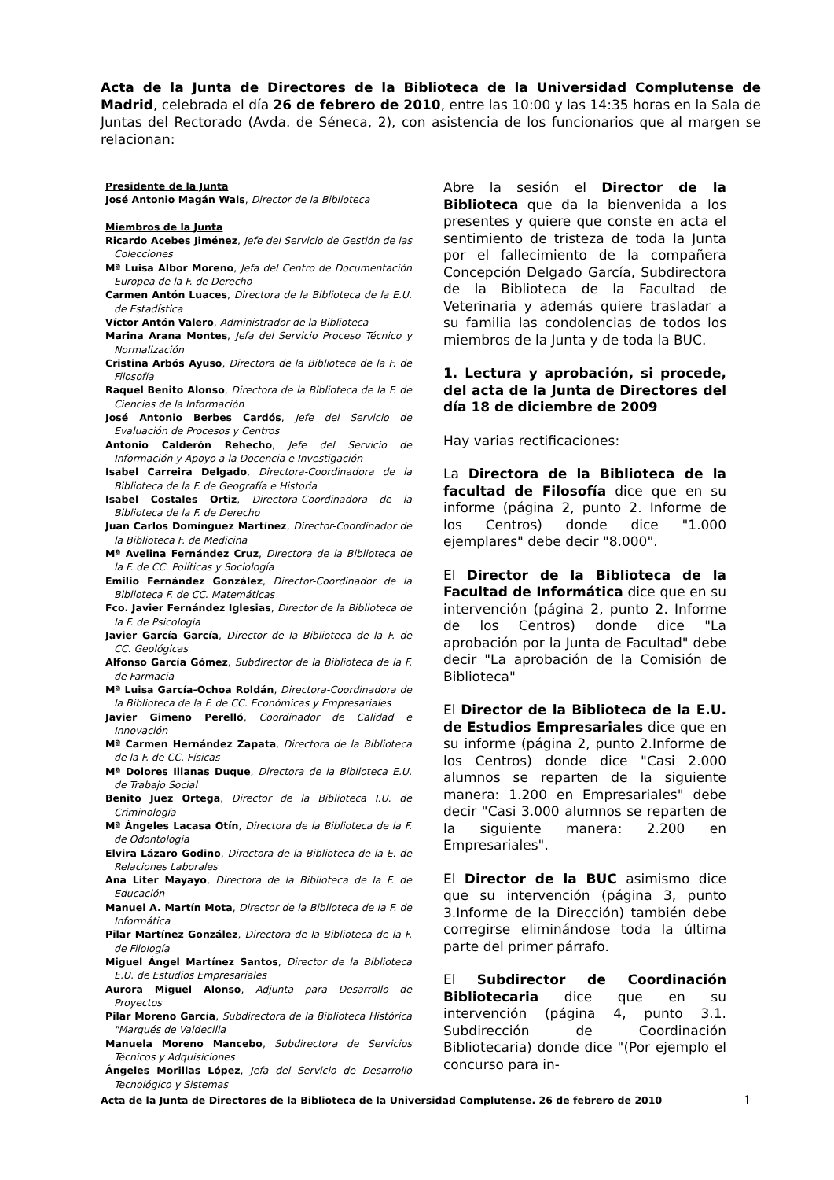Acta de la Junta de Directores de la Biblioteca de la Universidad Complutense de Madrid, celebrada el día 26 de febrero de 2010, entre las 10:00 y las 14:35 horas en la Sala de Juntas del Rectorado (Avda. de Séneca, 2), con asistencia de los funcionarios que al margen se relacionan:
Presidente de la Junta
José Antonio Magán Wals, Director de la Biblioteca
Miembros de la Junta
Ricardo Acebes Jiménez, Jefe del Servicio de Gestión de las Colecciones
Mª Luisa Albor Moreno, Jefa del Centro de Documentación Europea de la F. de Derecho
Carmen Antón Luaces, Directora de la Biblioteca de la E.U. de Estadística
Víctor Antón Valero, Administrador de la Biblioteca
Marina Arana Montes, Jefa del Servicio Proceso Técnico y Normalización
Cristina Arbós Ayuso, Directora de la Biblioteca de la F. de Filosofía
Raquel Benito Alonso, Directora de la Biblioteca de la F. de Ciencias de la Información
José Antonio Berbes Cardós, Jefe del Servicio de Evaluación de Procesos y Centros
Antonio Calderón Rehecho, Jefe del Servicio de Información y Apoyo a la Docencia e Investigación
Isabel Carreira Delgado, Directora-Coordinadora de la Biblioteca de la F. de Geografía e Historia
Isabel Costales Ortiz, Directora-Coordinadora de la Biblioteca de la F. de Derecho
Juan Carlos Domínguez Martínez, Director-Coordinador de la Biblioteca F. de Medicina
Mª Avelina Fernández Cruz, Directora de la Biblioteca de la F. de CC. Políticas y Sociología
Emilio Fernández González, Director-Coordinador de la Biblioteca F. de CC. Matemáticas
Fco. Javier Fernández Iglesias, Director de la Biblioteca de la F. de Psicología
Javier García García, Director de la Biblioteca de la F. de CC. Geológicas
Alfonso García Gómez, Subdirector de la Biblioteca de la F. de Farmacia
Mª Luisa García-Ochoa Roldán, Directora-Coordinadora de la Biblioteca de la F. de CC. Económicas y Empresariales
Javier Gimeno Perelló, Coordinador de Calidad e Innovación
Mª Carmen Hernández Zapata, Directora de la Biblioteca de la F. de CC. Físicas
Mª Dolores Illanas Duque, Directora de la Biblioteca E.U. de Trabajo Social
Benito Juez Ortega, Director de la Biblioteca I.U. de Criminología
Mª Ángeles Lacasa Otín, Directora de la Biblioteca de la F. de Odontología
Elvira Lázaro Godino, Directora de la Biblioteca de la E. de Relaciones Laborales
Ana Liter Mayayo, Directora de la Biblioteca de la F. de Educación
Manuel A. Martín Mota, Director de la Biblioteca de la F. de Informática
Pilar Martínez González, Directora de la Biblioteca de la F. de Filología
Miguel Ángel Martínez Santos, Director de la Biblioteca E.U. de Estudios Empresariales
Aurora Miguel Alonso, Adjunta para Desarrollo de Proyectos
Pilar Moreno García, Subdirectora de la Biblioteca Histórica "Marqués de Valdecilla
Manuela Moreno Mancebo, Subdirectora de Servicios Técnicos y Adquisiciones
Ángeles Morillas López, Jefa del Servicio de Desarrollo Tecnológico y Sistemas
Abre la sesión el Director de la Biblioteca que da la bienvenida a los presentes y quiere que conste en acta el sentimiento de tristeza de toda la Junta por el fallecimiento de la compañera Concepción Delgado García, Subdirectora de la Biblioteca de la Facultad de Veterinaria y además quiere trasladar a su familia las condolencias de todos los miembros de la Junta y de toda la BUC.
1. Lectura y aprobación, si procede, del acta de la Junta de Directores del día 18 de diciembre de 2009
Hay varias rectificaciones:
La Directora de la Biblioteca de la facultad de Filosofía dice que en su informe (página 2, punto 2. Informe de los Centros) donde dice "1.000 ejemplares" debe decir "8.000".
El Director de la Biblioteca de la Facultad de Informática dice que en su intervención (página 2, punto 2. Informe de los Centros) donde dice "La aprobación por la Junta de Facultad" debe decir "La aprobación de la Comisión de Biblioteca"
El Director de la Biblioteca de la E.U. de Estudios Empresariales dice que en su informe (página 2, punto 2.Informe de los Centros) donde dice "Casi 2.000 alumnos se reparten de la siguiente manera: 1.200 en Empresariales" debe decir "Casi 3.000 alumnos se reparten de la siguiente manera: 2.200 en Empresariales".
El Director de la BUC asimismo dice que su intervención (página 3, punto 3.Informe de la Dirección) también debe corregirse eliminándose toda la última parte del primer párrafo.
El Subdirector de Coordinación Bibliotecaria dice que en su intervención (página 4, punto 3.1. Subdirección de Coordinación Bibliotecaria) donde dice "(Por ejemplo el concurso para in-
Acta de la Junta de Directores de la Biblioteca de la Universidad Complutense. 26 de febrero de 2010 1